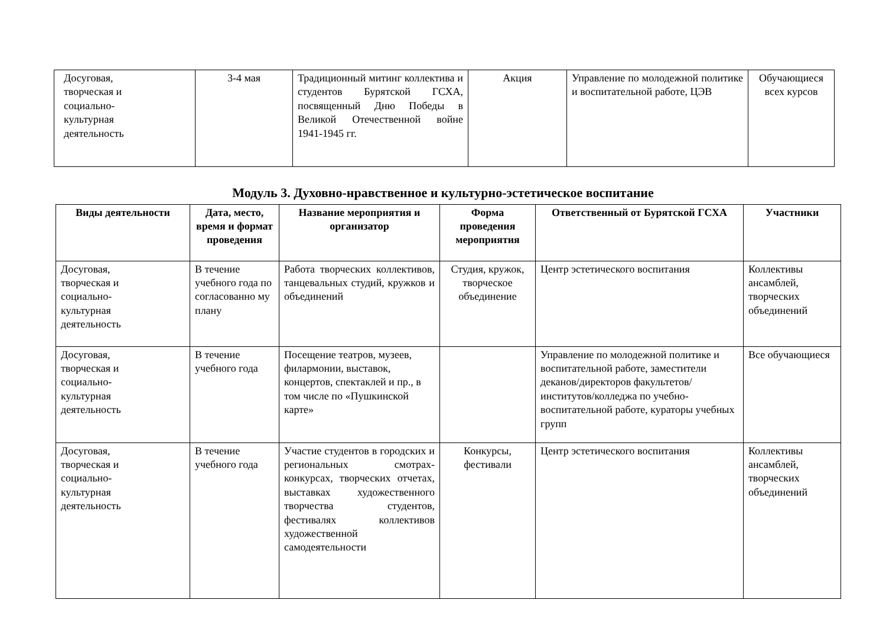| Досуговая, творческая и социально- культурная деятельность | 3-4 мая | Традиционный митинг коллектива и студентов Бурятской ГСХА, посвященный Дню Победы в Великой Отечественной войне 1941-1945 гг. | Акция | Управление по молодежной политике и воспитательной работе, ЦЭВ | Обучающиеся всех курсов |
Модуль 3. Духовно-нравственное и культурно-эстетическое воспитание
| Виды деятельности | Дата, место, время и формат проведения | Название мероприятия и организатор | Форма проведения мероприятия | Ответственный от Бурятской ГСХА | Участники |
| --- | --- | --- | --- | --- | --- |
| Досуговая, творческая и социально- культурная деятельность | В течение учебного года по согласованно му плану | Работа творческих коллективов, танцевальных студий, кружков и объединений | Студия, кружок, творческое объединение | Центр эстетического воспитания | Коллективы ансамблей, творческих объединений |
| Досуговая, творческая и социально- культурная деятельность | В течение учебного года | Посещение театров, музеев, филармонии, выставок, концертов, спектаклей и пр., в том числе по «Пушкинской карте» | | Управление по молодежной политике и воспитательной работе, заместители деканов/директоров факультетов/институтов/колледжа по учебно-воспитательной работе, кураторы учебных групп | Все обучающиеся |
| Досуговая, творческая и социально- культурная деятельность | В течение учебного года | Участие студентов в городских и региональных смотрах-конкурсах, творческих отчетах, выставках художественного творчества студентов, фестивалях коллективов художественной самодеятельности | Конкурсы, фестивали | Центр эстетического воспитания | Коллективы ансамблей, творческих объединений |